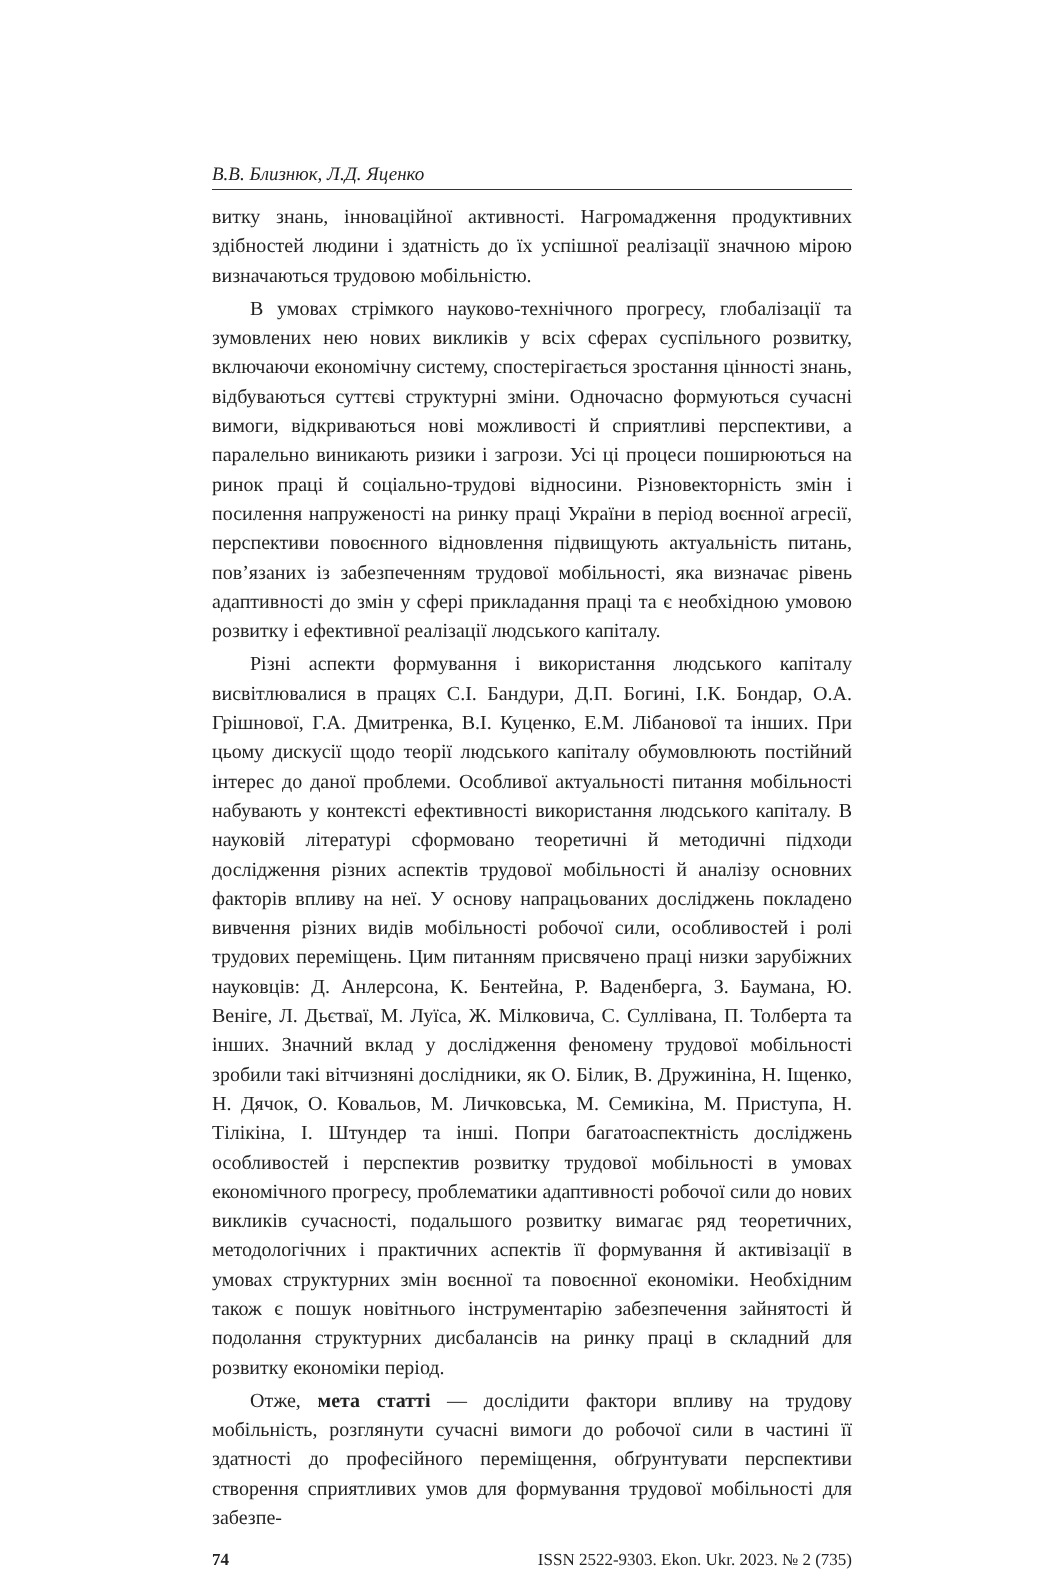В.В. Близнюк, Л.Д. Яценко
витку знань, інноваційної активності. Нагромадження продуктивних здібностей людини і здатність до їх успішної реалізації значною мірою визначаються трудовою мобільністю.
В умовах стрімкого науково-технічного прогресу, глобалізації та зумовлених нею нових викликів у всіх сферах суспільного розвитку, включаючи економічну систему, спостерігається зростання цінності знань, відбуваються суттєві структурні зміни. Одночасно формуються сучасні вимоги, відкриваються нові можливості й сприятливі перспективи, а паралельно виникають ризики і загрози. Усі ці процеси поширюються на ринок праці й соціально-трудові відносини. Різновекторність змін і посилення напруженості на ринку праці України в період воєнної агресії, перспективи повоєнного відновлення підвищують актуальність питань, пов’язаних із забезпеченням трудової мобільності, яка визначає рівень адаптивності до змін у сфері прикладання праці та є необхідною умовою розвитку і ефективної реалізації людського капіталу.
Різні аспекти формування і використання людського капіталу висвітлювалися в працях С.І. Бандури, Д.П. Богині, І.К. Бондар, О.А. Грішнової, Г.А. Дмитренка, В.І. Куценко, Е.М. Лібанової та інших. При цьому дискусії щодо теорії людського капіталу обумовлюють постійний інтерес до даної проблеми. Особливої актуальності питання мобільності набувають у контексті ефективності використання людського капіталу. В науковій літературі сформовано теоретичні й методичні підходи дослідження різних аспектів трудової мобільності й аналізу основних факторів впливу на неї. У основу напрацьованих досліджень покладено вивчення різних видів мобільності робочої сили, особливостей і ролі трудових переміщень. Цим питанням присвячено праці низки зарубіжних науковців: Д. Анлерсона, К. Бентейна, Р. Ваденберга, З. Баумана, Ю. Веніге, Л. Дьєтваї, М. Луїса, Ж. Мілковича, С. Суллівана, П. Толберта та інших. Значний вклад у дослідження феномену трудової мобільності зробили такі вітчизняні дослідники, як О. Білик, В. Дружиніна, Н. Іщенко, Н. Дячок, О. Ковальов, М. Личковська, М. Семикіна, М. Приступа, Н. Тілікіна, І. Штундер та інші. Попри багатоаспектність досліджень особливостей і перспектив розвитку трудової мобільності в умовах економічного прогресу, проблематики адаптивності робочої сили до нових викликів сучасності, подальшого розвитку вимагає ряд теоретичних, методологічних і практичних аспектів її формування й активізації в умовах структурних змін воєнної та повоєнної економіки. Необхідним також є пошук новітнього інструментарію забезпечення зайнятості й подолання структурних дисбалансів на ринку праці в складний для розвитку економіки період.
Отже, мета статті — дослідити фактори впливу на трудову мобільність, розглянути сучасні вимоги до робочої сили в частині її здатності до професійного переміщення, обґрунтувати перспективи створення сприятливих умов для формування трудової мобільності для забезпе-
74 ISSN 2522-9303. Ekon. Ukr. 2023. № 2 (735)